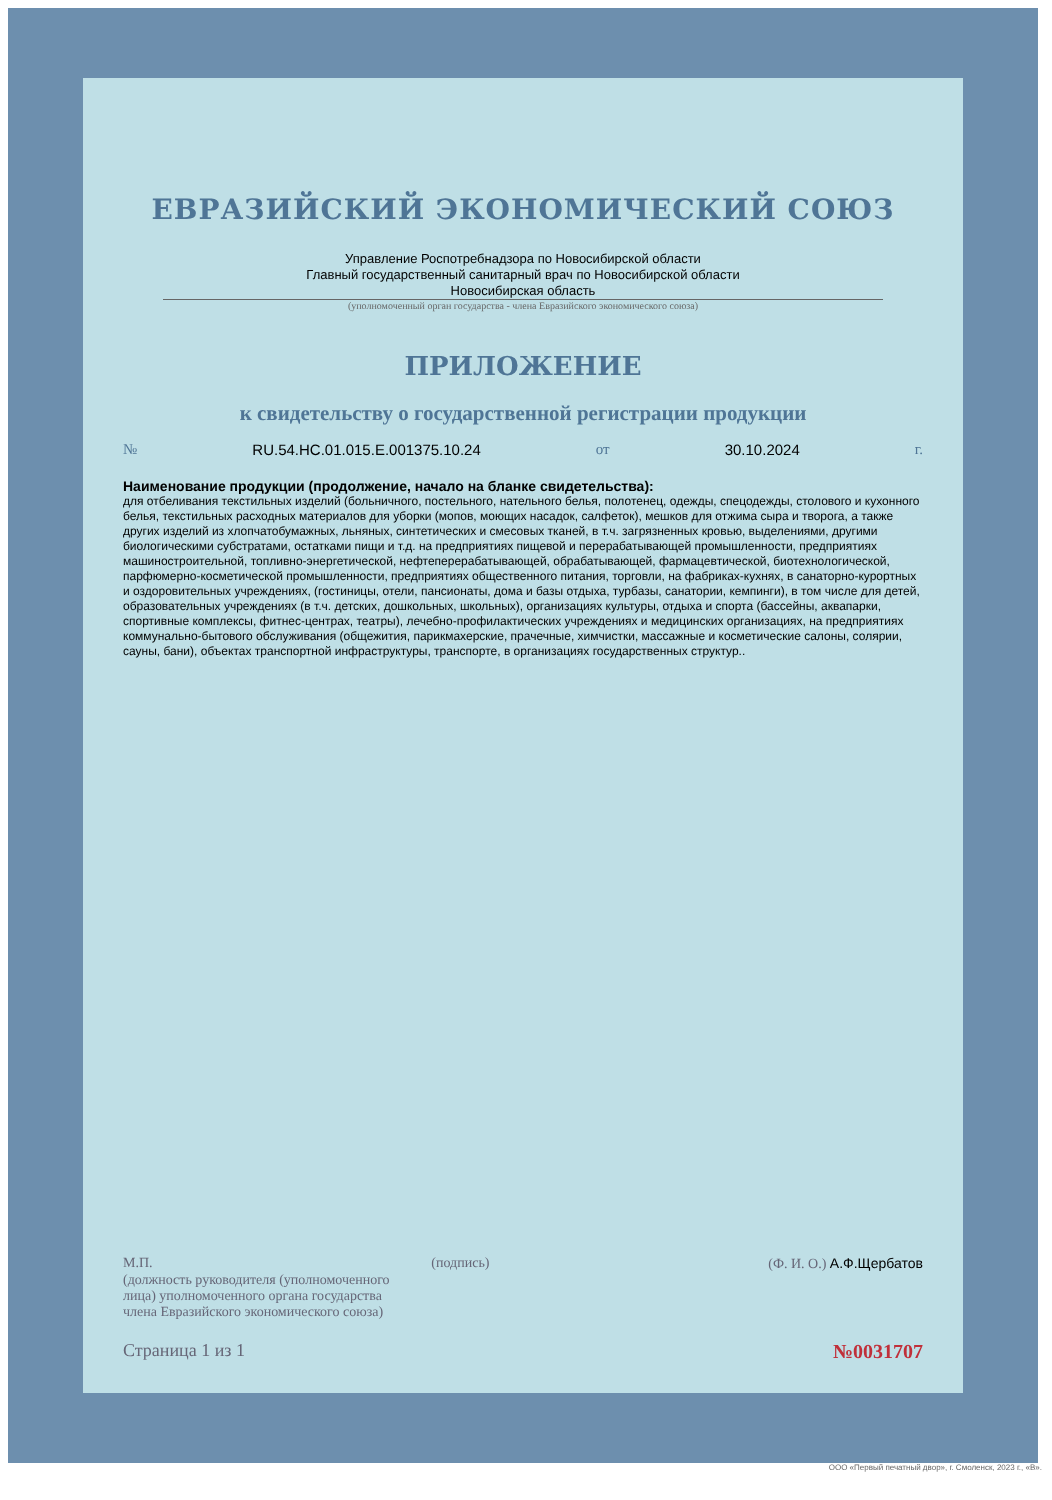ЕВРАЗИЙСКИЙ ЭКОНОМИЧЕСКИЙ СОЮЗ
Управление Роспотребнадзора по Новосибирской области
Главный государственный санитарный врач по Новосибирской области
Новосибирская область
(уполномоченный орган государства - члена Евразийского экономического союза)
ПРИЛОЖЕНИЕ
к свидетельству о государственной регистрации продукции
№ RU.54.НС.01.015.Е.001375.10.24 от 30.10.2024 г.
Наименование продукции (продолжение, начало на бланке свидетельства):
для отбеливания текстильных изделий (больничного, постельного, нательного белья, полотенец, одежды, спецодежды, столового и кухонного белья, текстильных расходных материалов для уборки (мопов, моющих насадок, салфеток), мешков для отжима сыра и творога, а также других изделий из хлопчатобумажных, льняных, синтетических и смесовых тканей, в т.ч. загрязненных кровью, выделениями, другими биологическими субстратами, остатками пищи и т.д. на предприятиях пищевой и перерабатывающей промышленности, предприятиях машиностроительной, топливно-энергетической, нефтеперерабатывающей, обрабатывающей, фармацевтической, биотехнологической, парфюмерно-косметической промышленности, предприятиях общественного питания, торговли, на фабриках-кухнях, в санаторно-курортных и оздоровительных учреждениях, (гостиницы, отели, пансионаты, дома и базы отдыха, турбазы, санатории, кемпинги), в том числе для детей, образовательных учреждениях (в т.ч. детских, дошкольных, школьных), организациях культуры, отдыха и спорта (бассейны, аквапарки, спортивные комплексы, фитнес-центрах, театры), лечебно-профилактических учреждениях и медицинских организациях, на предприятиях коммунально-бытового обслуживания (общежития, парикмахерские, прачечные, химчистки, массажные и косметические салоны, солярии, сауны, бани), объектах транспортной инфраструктуры, транспорте, в организациях государственных структур..
М.П. (подпись) (Ф. И. О.) А.Ф.Щербатов
(должность руководителя (уполномоченного
лица) уполномоченного органа государства
члена Евразийского экономического союза)
Страница 1 из 1 №0031707
ООО «Первый печатный двор», г. Смоленск, 2023 г., «В».